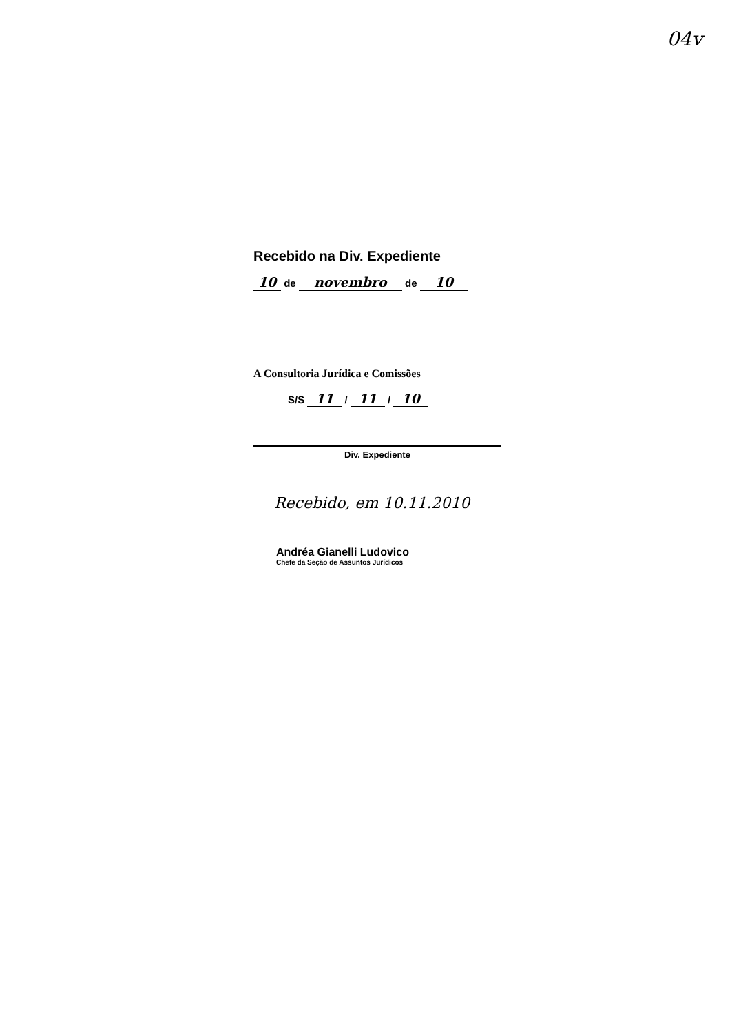04v
Recebido na Div. Expediente
10 de novembro de 10
A Consultoria Jurídica e Comissões
S/S 11 / 11 / 10
Div. Expediente
Recebido, em 10.11.2010
Andréa Gianelli Ludovico
Chefe da Seção de Assuntos Jurídicos